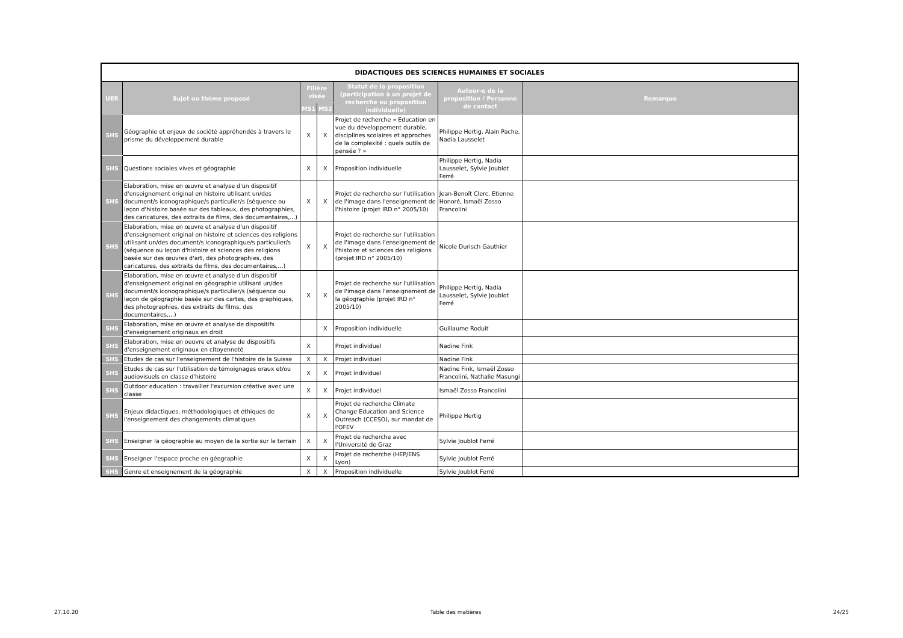| DIDACTIQUES DES SCIENCES HUMAINES ET SOCIALES | | | | | | |
| UER | Sujet ou thème proposé | Filière visée | | Statut de la proposition (participation à un projet de recherche ou proposition individuelle) | Auteur-e de la proposition / Personne de contact | Remarque |
| | | MS1 | MS2 | | | |
| SHS | Géographie et enjeux de société appréhendés à travers le prisme du développement durable | X | X | Projet de recherche « Education en vue du développement durable, disciplines scolaires et approches de la complexité : quels outils de pensée ? » | Philippe Hertig, Alain Pache, Nadia Lausselet | |
| SHS | Questions sociales vives et géographie | X | X | Proposition individuelle | Philippe Hertig, Nadia Lausselet, Sylvie Joublot Ferré | |
| SHS | Elaboration, mise en œuvre et analyse d'un dispositif d'enseignement original en histoire utilisant un/des document/s iconographique/s particulier/s (séquence ou leçon d'histoire basée sur des tableaux, des photographies, des caricatures, des extraits de films, des documentaires,...) | X | X | Projet de recherche sur l'utilisation de l'image dans l'enseignement de l'histoire (projet IRD n° 2005/10) | Jean-Benoît Clerc, Etienne Honoré, Ismaël Zosso Francolini | |
| SHS | Elaboration, mise en œuvre et analyse d'un dispositif d'enseignement original en histoire et sciences des religions utilisant un/des document/s iconographique/s particulier/s (séquence ou leçon d'histoire et sciences des religions basée sur des œuvres d'art, des photographies, des caricatures, des extraits de films, des documentaires,...) | X | X | Projet de recherche sur l'utilisation de l'image dans l'enseignement de l'histoire et sciences des religions (projet IRD n° 2005/10) | Nicole Durisch Gauthier | |
| SHS | Elaboration, mise en œuvre et analyse d'un dispositif d'enseignement original en géographie utilisant un/des document/s iconographique/s particulier/s (séquence ou leçon de géographie basée sur des cartes, des graphiques, des photographies, des extraits de films, des documentaires,...) | X | X | Projet de recherche sur l'utilisation de l'image dans l'enseignement de la géographie (projet IRD n° 2005/10) | Philippe Hertig, Nadia Lausselet, Sylvie Joublot Ferré | |
| SHS | Elaboration, mise en œuvre et analyse de dispositifs d'enseignement originaux en droit | | X | Proposition individuelle | Guillaume Roduit | |
| SHS | Elaboration, mise en oeuvre et analyse de dispositifs d'enseignement originaux en citoyenneté | X | | Projet individuel | Nadine Fink | |
| SHS | Etudes de cas sur l'enseignement de l'histoire de la Suisse | X | X | Projet individuel | Nadine Fink | |
| SHS | Etudes de cas sur l'utilisation de témoignages oraux et/ou audiovisuels en classe d'histoire | X | X | Projet individuel | Nadine Fink, Ismaël Zosso Francolini, Nathalie Masungi | |
| SHS | Outdoor education : travailler l'excursion créative avec une classe | X | X | Projet individuel | Ismaël Zosso Francolini | |
| SHS | Enjeux didactiques, méthodologiques et éthiques de l'enseignement des changements climatiques | X | X | Projet de recherche Climate Change Education and Science Outreach (CCESO), sur mandat de l'OFEV | Philippe Hertig | |
| SHS | Enseigner la géographie au moyen de la sortie sur le terrain | X | X | Projet de recherche avec l'Université de Graz | Sylvie Joublot Ferré | |
| SHS | Enseigner l'espace proche en géographie | X | X | Projet de recherche (HEP/ENS Lyon) | Sylvie Joublot Ferré | |
| SHS | Genre et enseignement de la géographie | X | X | Proposition individuelle | Sylvie Joublot Ferré | |
27.10.20 Table des matières 24/25